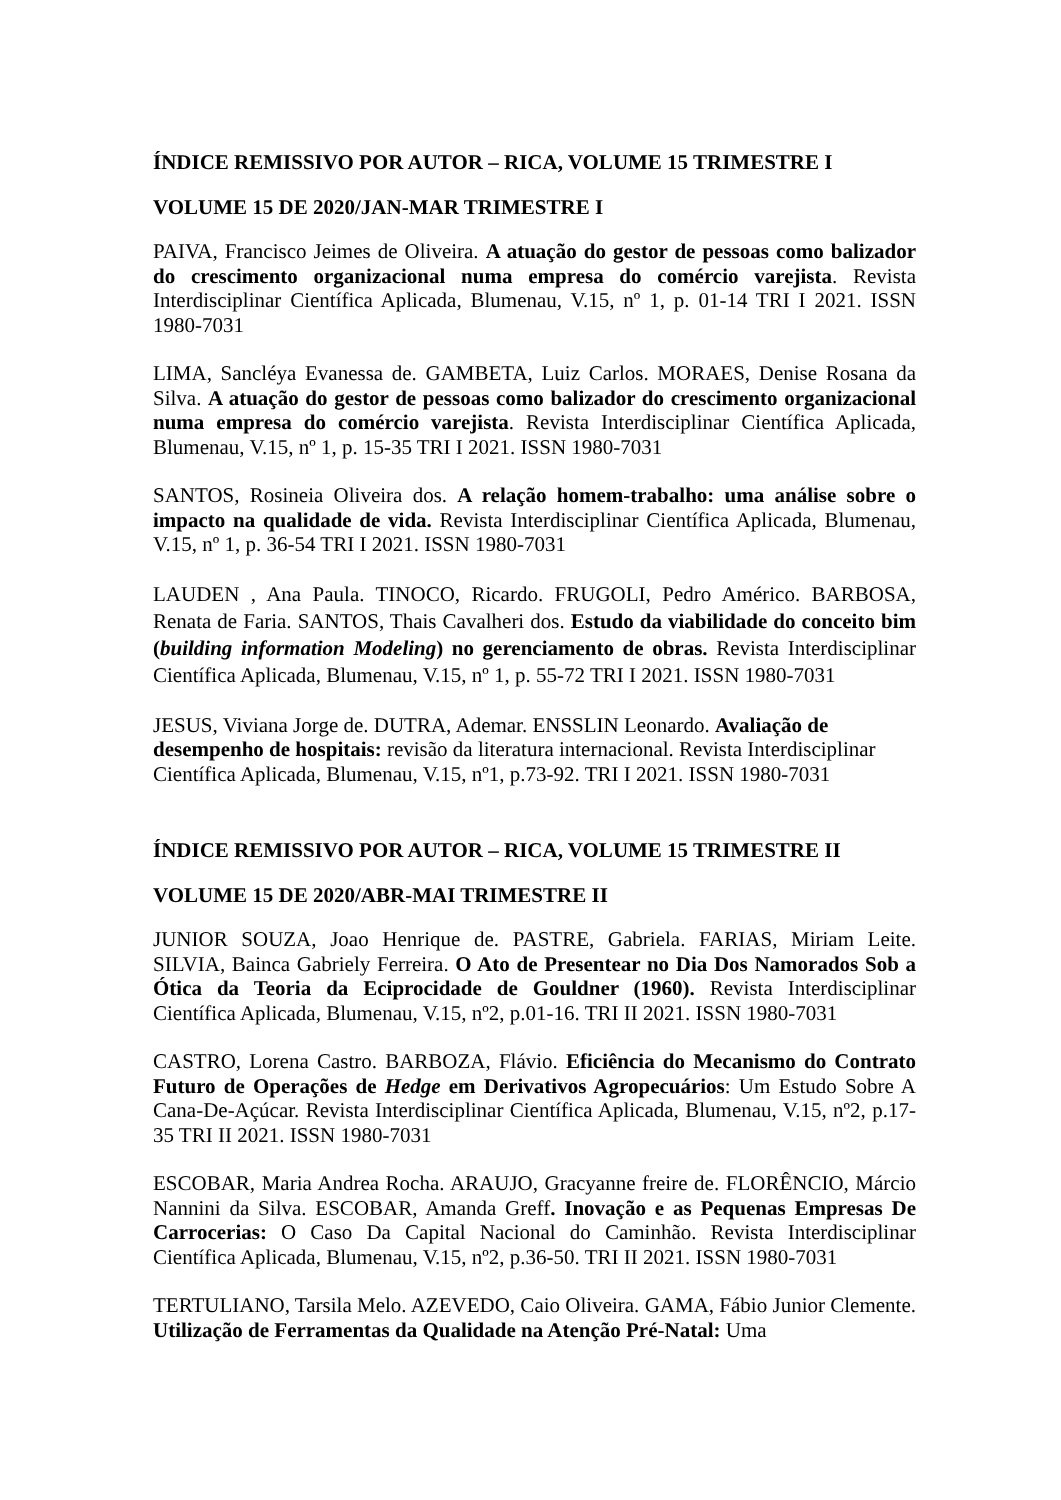ÍNDICE REMISSIVO POR AUTOR – RICA, VOLUME 15 TRIMESTRE I
VOLUME 15 DE 2020/JAN-MAR TRIMESTRE I
PAIVA, Francisco Jeimes de Oliveira. A atuação do gestor de pessoas como balizador do crescimento organizacional numa empresa do comércio varejista. Revista Interdisciplinar Científica Aplicada, Blumenau, V.15, nº 1, p. 01-14 TRI I 2021. ISSN 1980-7031
LIMA, Sancléya Evanessa de. GAMBETA, Luiz Carlos. MORAES, Denise Rosana da Silva. A atuação do gestor de pessoas como balizador do crescimento organizacional numa empresa do comércio varejista. Revista Interdisciplinar Científica Aplicada, Blumenau, V.15, nº 1, p. 15-35 TRI I 2021. ISSN 1980-7031
SANTOS, Rosineia Oliveira dos. A relação homem-trabalho: uma análise sobre o impacto na qualidade de vida. Revista Interdisciplinar Científica Aplicada, Blumenau, V.15, nº 1, p. 36-54 TRI I 2021. ISSN 1980-7031
LAUDEN , Ana Paula. TINOCO, Ricardo. FRUGOLI, Pedro Américo. BARBOSA, Renata de Faria. SANTOS, Thais Cavalheri dos. Estudo da viabilidade do conceito bim (building information Modeling) no gerenciamento de obras. Revista Interdisciplinar Científica Aplicada, Blumenau, V.15, nº 1, p. 55-72 TRI I 2021. ISSN 1980-7031
JESUS, Viviana Jorge de. DUTRA, Ademar. ENSSLIN Leonardo. Avaliação de desempenho de hospitais: revisão da literatura internacional. Revista Interdisciplinar Científica Aplicada, Blumenau, V.15, nº1, p.73-92. TRI I 2021. ISSN 1980-7031
ÍNDICE REMISSIVO POR AUTOR – RICA, VOLUME 15 TRIMESTRE II
VOLUME 15 DE 2020/ABR-MAI TRIMESTRE II
JUNIOR SOUZA, Joao Henrique de. PASTRE, Gabriela. FARIAS, Miriam Leite. SILVIA, Bainca Gabriely Ferreira. O Ato de Presentear no Dia Dos Namorados Sob a Ótica da Teoria da Eciprocidade de Gouldner (1960). Revista Interdisciplinar Científica Aplicada, Blumenau, V.15, nº2, p.01-16. TRI II 2021. ISSN 1980-7031
CASTRO, Lorena Castro. BARBOZA, Flávio. Eficiência do Mecanismo do Contrato Futuro de Operações de Hedge em Derivativos Agropecuários: Um Estudo Sobre A Cana-De-Açúcar. Revista Interdisciplinar Científica Aplicada, Blumenau, V.15, nº2, p.17-35 TRI II 2021. ISSN 1980-7031
ESCOBAR, Maria Andrea Rocha. ARAUJO, Gracyanne freire de. FLORÊNCIO, Márcio Nannini da Silva. ESCOBAR, Amanda Greff. Inovação e as Pequenas Empresas De Carrocerias: O Caso Da Capital Nacional do Caminhão. Revista Interdisciplinar Científica Aplicada, Blumenau, V.15, nº2, p.36-50. TRI II 2021. ISSN 1980-7031
TERTULIANO, Tarsila Melo. AZEVEDO, Caio Oliveira. GAMA, Fábio Junior Clemente. Utilização de Ferramentas da Qualidade na Atenção Pré-Natal: Uma